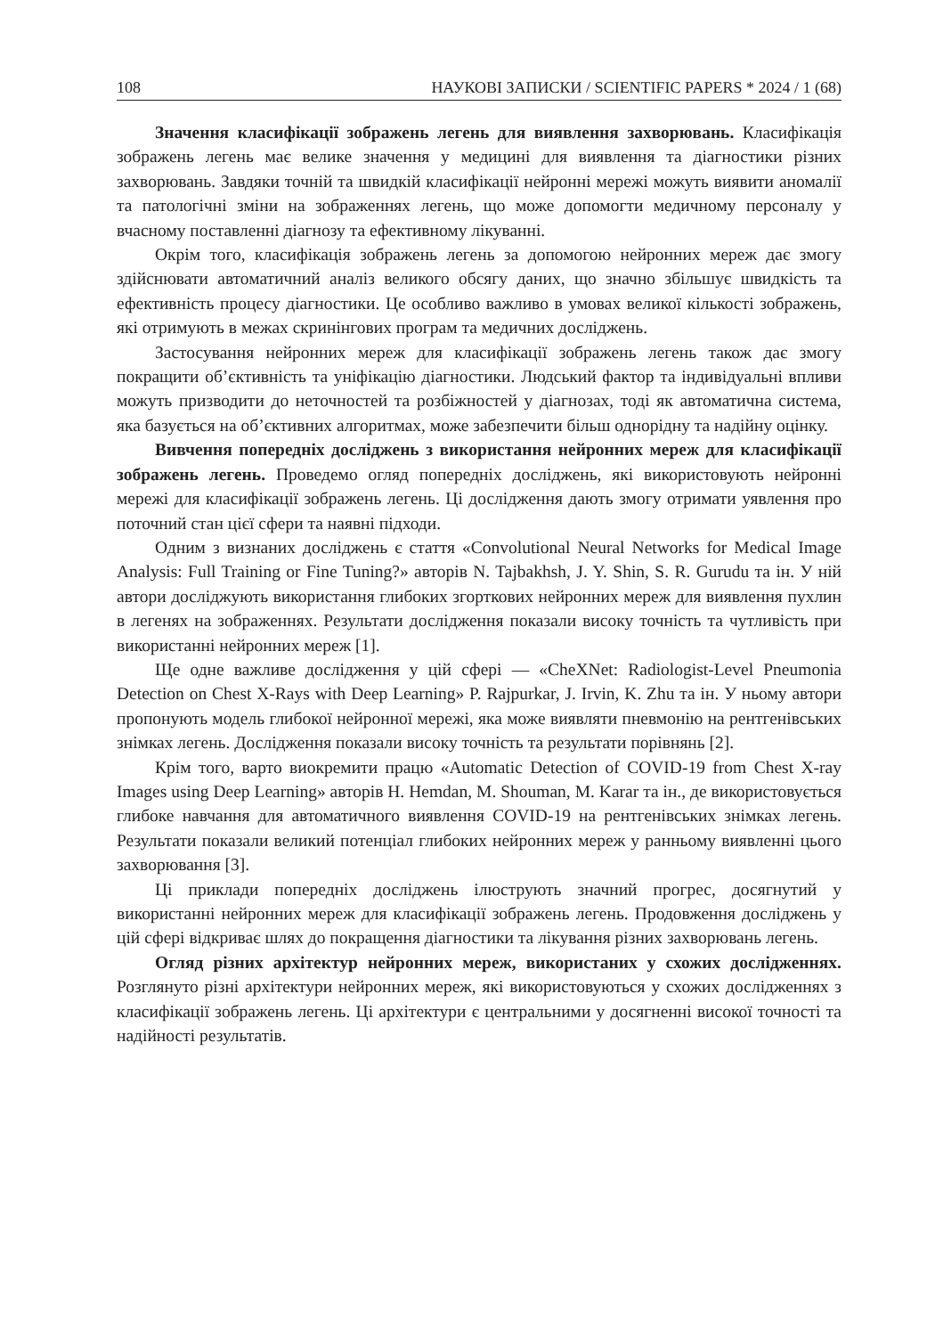108 НАУКОВІ ЗАПИСКИ / SCIENTIFIC PAPERS * 2024 / 1 (68)
Значення класифікації зображень легень для виявлення захворювань. Класифікація зображень легень має велике значення у медицині для виявлення та діагностики різних захворювань. Завдяки точній та швидкій класифікації нейронні мережі можуть виявити аномалії та патологічні зміни на зображеннях легень, що може допомогти медичному персоналу у вчасному поставленні діагнозу та ефективному лікуванні.
Окрім того, класифікація зображень легень за допомогою нейронних мереж дає змогу здійснювати автоматичний аналіз великого обсягу даних, що значно збільшує швидкість та ефективність процесу діагностики. Це особливо важливо в умовах великої кількості зображень, які отримують в межах скринінгових програм та медичних досліджень.
Застосування нейронних мереж для класифікації зображень легень також дає змогу покращити об’єктивність та уніфікацію діагностики. Людський фактор та індивідуальні впливи можуть призводити до неточностей та розбіжностей у діагнозах, тоді як автоматична система, яка базується на об’єктивних алгоритмах, може забезпечити більш однорідну та надійну оцінку.
Вивчення попередніх досліджень з використання нейронних мереж для класифікації зображень легень. Проведемо огляд попередніх досліджень, які використовують нейронні мережі для класифікації зображень легень. Ці дослідження дають змогу отримати уявлення про поточний стан цієї сфери та наявні підходи.
Одним з визнаних досліджень є стаття «Convolutional Neural Networks for Medical Image Analysis: Full Training or Fine Tuning?» авторів N. Tajbakhsh, J. Y. Shin, S. R. Gurudu та ін. У ній автори досліджують використання глибоких згорткових нейронних мереж для виявлення пухлин в легенях на зображеннях. Результати дослідження показали високу точність та чутливість при використанні нейронних мереж [1].
Ще одне важливе дослідження у цій сфері — «CheXNet: Radiologist-Level Pneumonia Detection on Chest X-Rays with Deep Learning» P. Rajpurkar, J. Irvin, K. Zhu та ін. У ньому автори пропонують модель глибокої нейронної мережі, яка може виявляти пневмонію на рентгенівських знімках легень. Дослідження показали високу точність та результати порівнянь [2].
Крім того, варто виокремити працю «Automatic Detection of COVID-19 from Chest X-ray Images using Deep Learning» авторів H. Hemdan, M. Shouman, M. Karar та ін., де використовується глибоке навчання для автоматичного виявлення COVID-19 на рентгенівських знімках легень. Результати показали великий потенціал глибоких нейронних мереж у ранньому виявленні цього захворювання [3].
Ці приклади попередніх досліджень ілюструють значний прогрес, досягнутий у використанні нейронних мереж для класифікації зображень легень. Продовження досліджень у цій сфері відкриває шлях до покращення діагностики та лікування різних захворювань легень.
Огляд різних архітектур нейронних мереж, використаних у схожих дослідженнях. Розглянуто різні архітектури нейронних мереж, які використовуються у схожих дослідженнях з класифікації зображень легень. Ці архітектури є центральними у досягненні високої точності та надійності результатів.